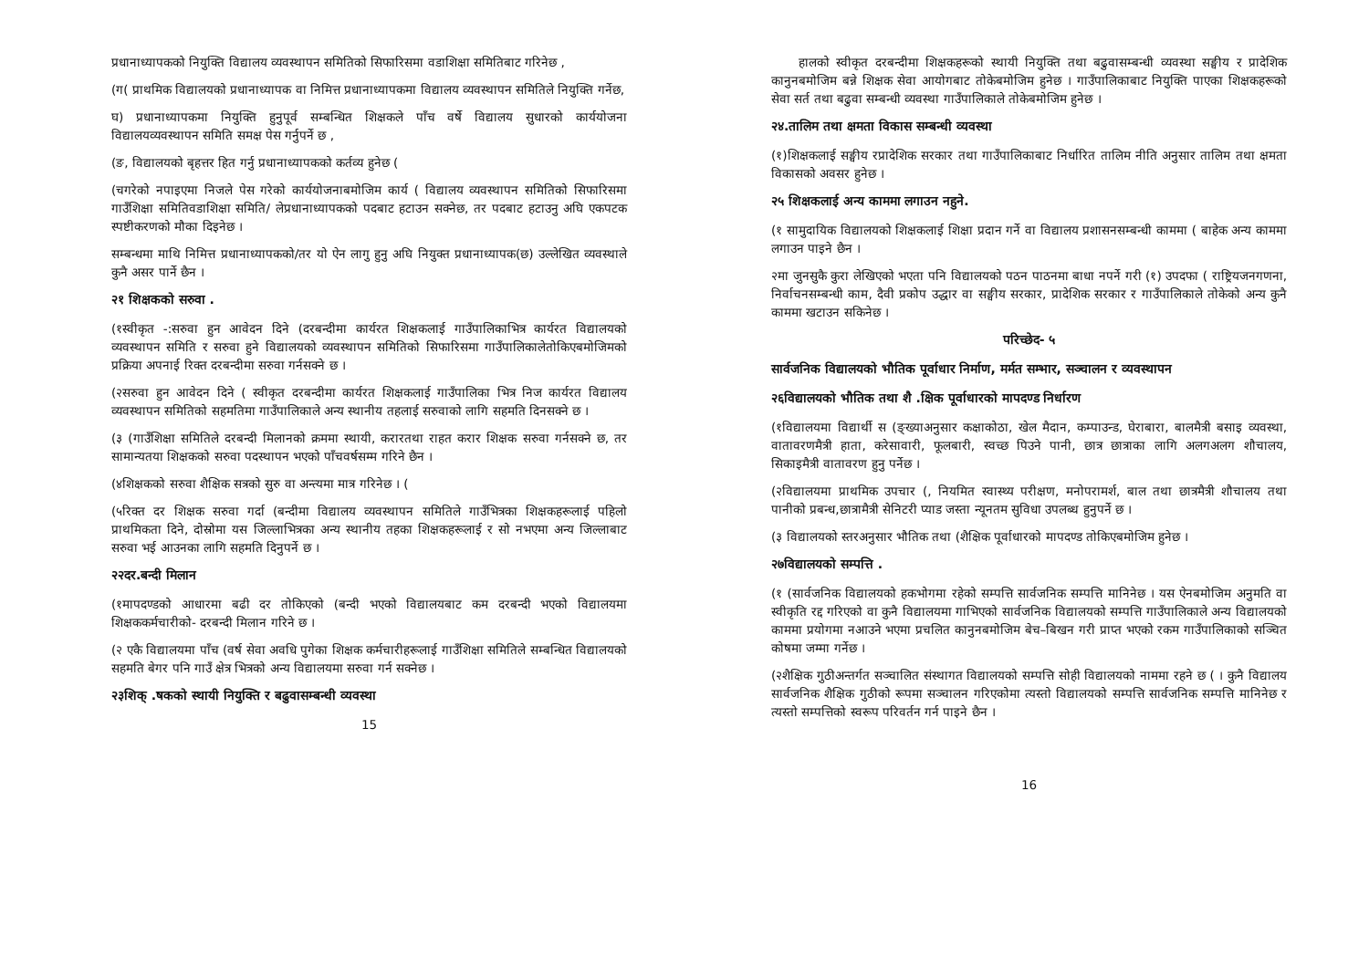प्रधानाध्यापकको नियुक्ति विद्यालय व्यवस्थापन समितिको सिफारिसमा वडाशिक्षा समितिबाट गरिनेछ ,
(ग( प्राथमिक विद्यालयको प्रधानाध्यापक वा निमित्त प्रधानाध्यापकमा विद्यालय व्यवस्थापन समितिले नियुक्ति गर्नेछ,
घ) प्रधानाध्यापकमा नियुक्ति हुनुपूर्व सम्बन्धित शिक्षकले पाँच वर्षे विद्यालय सुधारको कार्ययोजना विद्यालयव्यवस्थापन समिति समक्ष पेस गर्नुपर्ने छ ,
(ङ, विद्यालयको बृहत्तर हित गर्नु प्रधानाध्यापकको कर्तव्य हुनेछ (
(चगरेको नपाइएमा निजले पेस गरेको कार्ययोजनाबमोजिम कार्य ( विद्यालय व्यवस्थापन समितिको सिफारिसमा गाउँशिक्षा समितिवडाशिक्षा समिति/ लेप्रधानाध्यापकको पदबाट हटाउन सक्नेछ, तर पदबाट हटाउनु अघि एकपटक स्पष्टीकरणको मौका दिइनेछ ।
सम्बन्धमा माथि निमित्त प्रधानाध्यापकको/तर यो ऐन लागु हुनु अघि नियुक्त प्रधानाध्यापक(छ) उल्लेखित व्यवस्थाले कुनै असर पार्ने छैन ।
२१ शिक्षकको सरुवा .
(१स्वीकृत -:सरुवा हुन आवेदन दिने (दरबन्दीमा कार्यरत शिक्षकलाई गाउँपालिकाभित्र कार्यरत विद्यालयको व्यवस्थापन समिति र सरुवा हुने विद्यालयको व्यवस्थापन समितिको सिफारिसमा गाउँपालिकालेतोकिएबमोजिमको प्रक्रिया अपनाई रिक्त दरबन्दीमा सरुवा गर्नसक्ने छ ।
(२सरुवा हुन आवेदन दिने ( स्वीकृत दरबन्दीमा कार्यरत शिक्षकलाई गाउँपालिका भित्र निज कार्यरत विद्यालय व्यवस्थापन समितिको सहमतिमा गाउँपालिकाले अन्य स्थानीय तहलाई सरुवाको लागि सहमति दिनसक्ने छ ।
(३ (गाउँशिक्षा समितिले दरबन्दी मिलानको क्रममा स्थायी, करारतथा राहत करार शिक्षक सरुवा गर्नसक्ने छ, तर सामान्यतया शिक्षकको सरुवा पदस्थापन भएको पाँचवर्षसम्म गरिने छैन ।
(४शिक्षकको सरुवा शैक्षिक सत्रको सुरु वा अन्त्यमा मात्र गरिनेछ । (
(५रिक्त दर शिक्षक सरुवा गर्दा (बन्दीमा विद्यालय व्यवस्थापन समितिले गाउँभित्रका शिक्षकहरूलाई पहिलो प्राथमिकता दिने, दोस्रोमा यस जिल्लाभित्रका अन्य स्थानीय तहका शिक्षकहरूलाई र सो नभएमा अन्य जिल्लाबाट सरुवा भई आउनका लागि सहमति दिनुपर्ने छ ।
२२दर.बन्दी मिलान
(१मापदण्डको आधारमा बढी दर तोकिएको (बन्दी भएको विद्यालयबाट कम दरबन्दी भएको विद्यालयमा शिक्षककर्मचारीको- दरबन्दी मिलान गरिने छ ।
(२ एकै विद्यालयमा पाँच (वर्ष सेवा अवधि पुगेका शिक्षक कर्मचारीहरूलाई गाउँशिक्षा समितिले सम्बन्धित विद्यालयको सहमति बेगर पनि गाउँ क्षेत्र भित्रको अन्य विद्यालयमा सरुवा गर्न सक्नेछ ।
२३शिक् .षकको स्थायी नियुक्ति र बढुवासम्बन्धी व्यवस्था
15
हालको स्वीकृत दरबन्दीमा शिक्षकहरूको स्थायी नियुक्ति तथा बढुवासम्बन्धी व्यवस्था सङ्घीय र प्रादेशिक कानुनबमोजिम बन्ने शिक्षक सेवा आयोगबाट तोकेबमोजिम हुनेछ । गाउँपालिकाबाट नियुक्ति पाएका शिक्षकहरूको सेवा सर्त तथा बढुवा सम्बन्धी व्यवस्था गाउँपालिकाले तोकेबमोजिम हुनेछ ।
२४.तालिम तथा क्षमता विकास सम्बन्धी व्यवस्था
(१)शिक्षकलाई सङ्घीय रप्रादेशिक सरकार तथा गाउँपालिकाबाट निर्धारित तालिम नीति अनुसार तालिम तथा क्षमता विकासको अवसर हुनेछ ।
२५ शिक्षकलाई अन्य काममा लगाउन नहुने.
(१ सामुदायिक विद्यालयको शिक्षकलाई शिक्षा प्रदान गर्ने वा विद्यालय प्रशासनसम्बन्धी काममा ( बाहेक अन्य काममा लगाउन पाइने छैन ।
२मा जुनसुकै कुरा लेखिएको भएता पनि विद्यालयको पठन पाठनमा बाधा नपर्ने गरी (१) उपदफा ( राष्ट्रियजनगणना, निर्वाचनसम्बन्धी काम, दैवी प्रकोप उद्धार वा सङ्घीय सरकार, प्रादेशिक सरकार र गाउँपालिकाले तोकेको अन्य कुनै काममा खटाउन सकिनेछ ।
परिच्छेद- ५
सार्वजनिक विद्यालयको भौतिक पूर्वाधार निर्माण, मर्मत सम्भार, सञ्चालन र व्यवस्थापन
२६विद्यालयको भौतिक तथा शै .क्षिक पूर्वाधारको मापदण्ड निर्धारण
(१विद्यालयमा विद्यार्थी स (ङ्ख्याअनुसार कक्षाकोठा, खेल मैदान, कम्पाउन्ड, घेराबारा, बालमैत्री बसाइ व्यवस्था, वातावरणमैत्री हाता, करेसावारी, फूलबारी, स्वच्छ पिउने पानी, छात्र छात्राका लागि अलगअलग शौचालय, सिकाइमैत्री वातावरण हुनु पर्नेछ ।
(२विद्यालयमा प्राथमिक उपचार (, नियमित स्वास्थ्य परीक्षण, मनोपरामर्श, बाल तथा छात्रमैत्री शौचालय तथा पानीको प्रबन्ध,छात्रामैत्री सेनिटरी प्याड जस्ता न्यूनतम सुविधा उपलब्ध हुनुपर्ने छ ।
(३ विद्यालयको स्तरअनुसार भौतिक तथा (शैक्षिक पूर्वाधारको मापदण्ड तोकिएबमोजिम हुनेछ ।
२७विद्यालयको सम्पत्ति .
(१ (सार्वजनिक विद्यालयको हकभोगमा रहेको सम्पत्ति सार्वजनिक सम्पत्ति मानिनेछ । यस ऐनबमोजिम अनुमति वा स्वीकृति रद्द गरिएको वा कुनै विद्यालयमा गाभिएको सार्वजनिक विद्यालयको सम्पत्ति गाउँपालिकाले अन्य विद्यालयको काममा प्रयोगमा नआउने भएमा प्रचलित कानुनबमोजिम बेच–बिखन गरी प्राप्त भएको रकम गाउँपालिकाको सञ्चित कोषमा जम्मा गर्नेछ ।
(२शैक्षिक गुठीअन्तर्गत सञ्चालित संस्थागत विद्यालयको सम्पत्ति सोही विद्यालयको नाममा रहने छ ( । कुनै विद्यालय सार्वजनिक शैक्षिक गुठीको रूपमा सञ्चालन गरिएकोमा त्यस्तो विद्यालयको सम्पत्ति सार्वजनिक सम्पत्ति मानिनेछ र त्यस्तो सम्पत्तिको स्वरूप परिवर्तन गर्न पाइने छैन ।
16